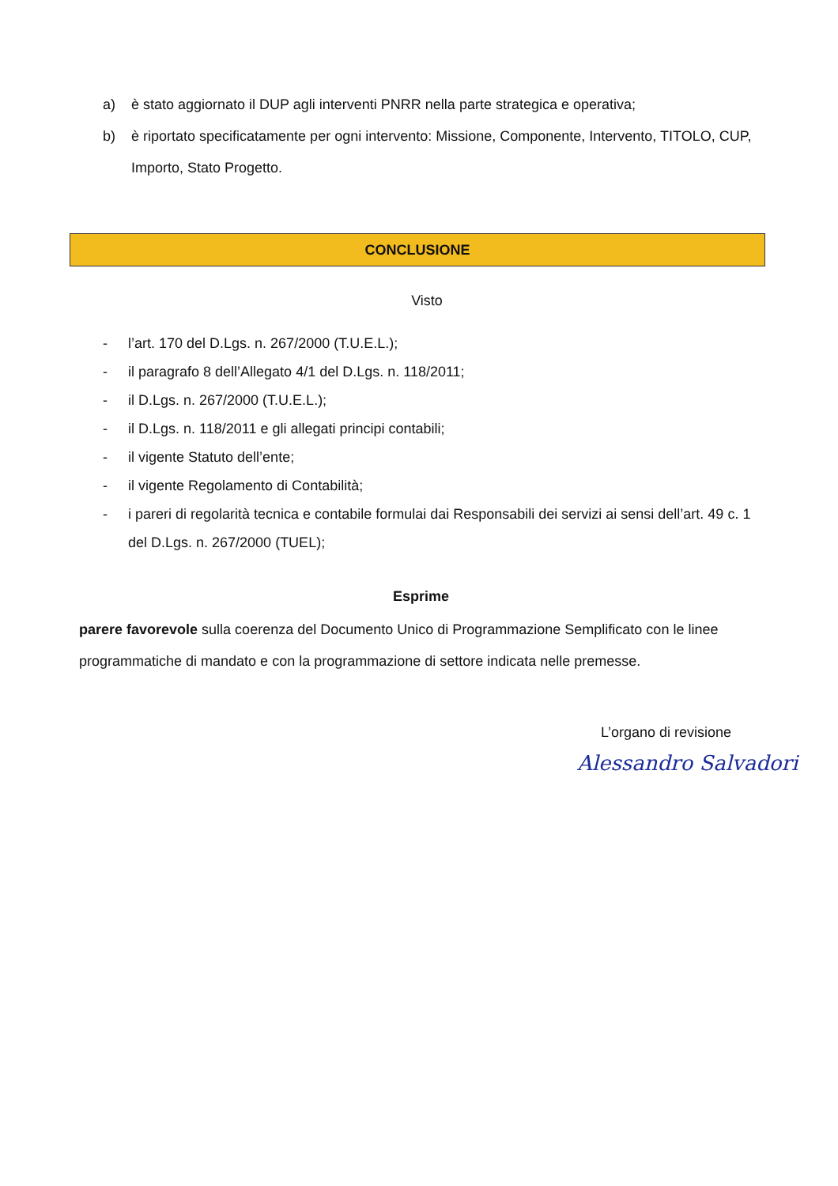a) è stato aggiornato il DUP agli interventi PNRR nella parte strategica e operativa;
b) è riportato specificatamente per ogni intervento: Missione, Componente, Intervento, TITOLO, CUP, Importo, Stato Progetto.
CONCLUSIONE
Visto
- l’art. 170 del D.Lgs. n. 267/2000 (T.U.E.L.);
- il paragrafo 8 dell’Allegato 4/1 del D.Lgs. n. 118/2011;
- il D.Lgs. n. 267/2000 (T.U.E.L.);
- il D.Lgs. n. 118/2011 e gli allegati principi contabili;
- il vigente Statuto dell’ente;
- il vigente Regolamento di Contabilità;
- i pareri di regolarità tecnica e contabile formulai dai Responsabili dei servizi ai sensi dell’art. 49 c. 1 del D.Lgs. n. 267/2000 (TUEL);
Esprime
parere favorevole sulla coerenza del Documento Unico di Programmazione Semplificato con le linee programmatiche di mandato e con la programmazione di settore indicata nelle premesse.
L’organo di revisione
Alessandro Salvadori